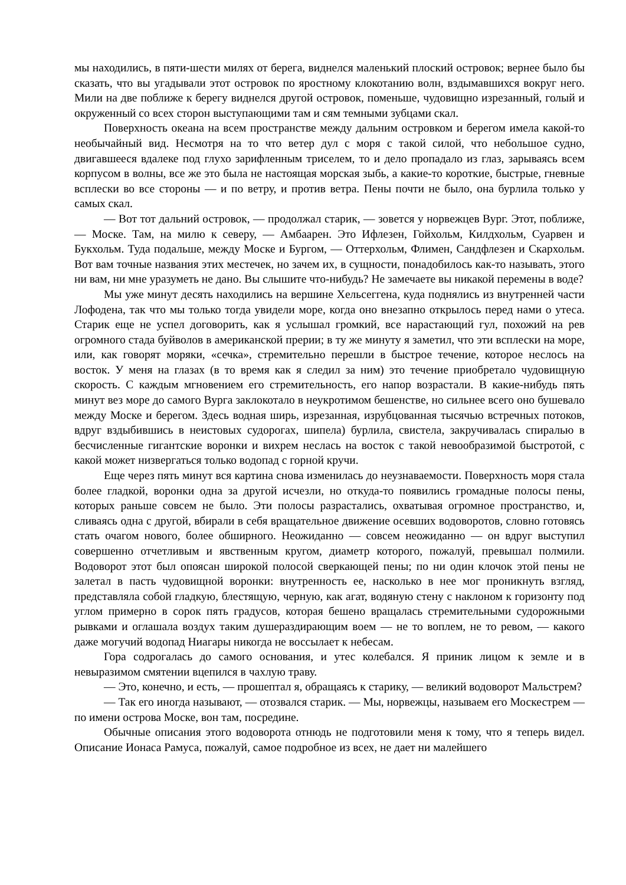мы находились, в пяти-шести милях от берега, виднелся маленький плоский островок; вернее было бы сказать, что вы угадывали этот островок по яростному клокотанию волн, вздымавшихся вокруг него. Мили на две поближе к берегу виднелся другой островок, поменьше, чудовищно изрезанный, голый и окруженный со всех сторон выступающими там и сям темными зубцами скал.
Поверхность океана на всем пространстве между дальним островком и берегом имела какой-то необычайный вид. Несмотря на то что ветер дул с моря с такой силой, что небольшое судно, двигавшееся вдалеке под глухо зарифленным триселем, то и дело пропадало из глаз, зарываясь всем корпусом в волны, все же это была не настоящая морская зыбь, а какие-то короткие, быстрые, гневные всплески во все стороны — и по ветру, и против ветра. Пены почти не было, она бурлила только у самых скал.
— Вот тот дальний островок, — продолжал старик, — зовется у норвежцев Вург. Этот, поближе, — Моске. Там, на милю к северу, — Амбаарен. Это Ифлезен, Гойхольм, Килдхольм, Суарвен и Букхольм. Туда подальше, между Моске и Бургом, — Оттерхольм, Флимен, Сандфлезен и Скархольм. Вот вам точные названия этих местечек, но зачем их, в сущности, понадобилось как-то называть, этого ни вам, ни мне уразуметь не дано. Вы слышите что-нибудь? Не замечаете вы никакой перемены в воде?
Мы уже минут десять находились на вершине Хельсеггена, куда поднялись из внутренней части Лофодена, так что мы только тогда увидели море, когда оно внезапно открылось перед нами о утеса. Старик еще не успел договорить, как я услышал громкий, все нарастающий гул, похожий на рев огромного стада буйволов в американской прерии; в ту же минуту я заметил, что эти всплески на море, или, как говорят моряки, «сечка», стремительно перешли в быстрое течение, которое неслось на восток. У меня на глазах (в то время как я следил за ним) это течение приобретало чудовищную скорость. С каждым мгновением его стремительность, его напор возрастали. В какие-нибудь пять минут вез море до самого Вурга заклокотало в неукротимом бешенстве, но сильнее всего оно бушевало между Моске и берегом. Здесь водная ширь, изрезанная, изрубцованная тысячью встречных потоков, вдруг вздыбившись в неистовых судорогах, шипела) бурлила, свистела, закручивалась спиралью в бесчисленные гигантские воронки и вихрем неслась на восток с такой невообразимой быстротой, с какой может низвергаться только водопад с горной кручи.
Еще через пять минут вся картина снова изменилась до неузнаваемости. Поверхность моря стала более гладкой, воронки одна за другой исчезли, но откуда-то появились громадные полосы пены, которых раньше совсем не было. Эти полосы разрастались, охватывая огромное пространство, и, сливаясь одна с другой, вбирали в себя вращательное движение осевших водоворотов, словно готовясь стать очагом нового, более обширного. Неожиданно — совсем неожиданно — он вдруг выступил совершенно отчетливым и явственным кругом, диаметр которого, пожалуй, превышал полмили. Водоворот этот был опоясан широкой полосой сверкающей пены; по ни один клочок этой пены не залетал в пасть чудовищной воронки: внутренность ее, насколько в нее мог проникнуть взгляд, представляла собой гладкую, блестящую, черную, как агат, водяную стену с наклоном к горизонту под углом примерно в сорок пять градусов, которая бешено вращалась стремительными судорожными рывками и оглашала воздух таким душераздирающим воем — не то воплем, не то ревом, — какого даже могучий водопад Ниагары никогда не воссылает к небесам.
Гора содрогалась до самого основания, и утес колебался. Я приник лицом к земле и в невыразимом смятении вцепился в чахлую траву.
— Это, конечно, и есть, — прошептал я, обращаясь к старику, — великий водоворот Мальстрем?
— Так его иногда называют, — отозвался старик. — Мы, норвежцы, называем его Москестрем — по имени острова Моске, вон там, посредине.
Обычные описания этого водоворота отнюдь не подготовили меня к тому, что я теперь видел. Описание Ионаса Рамуса, пожалуй, самое подробное из всех, не дает ни малейшего